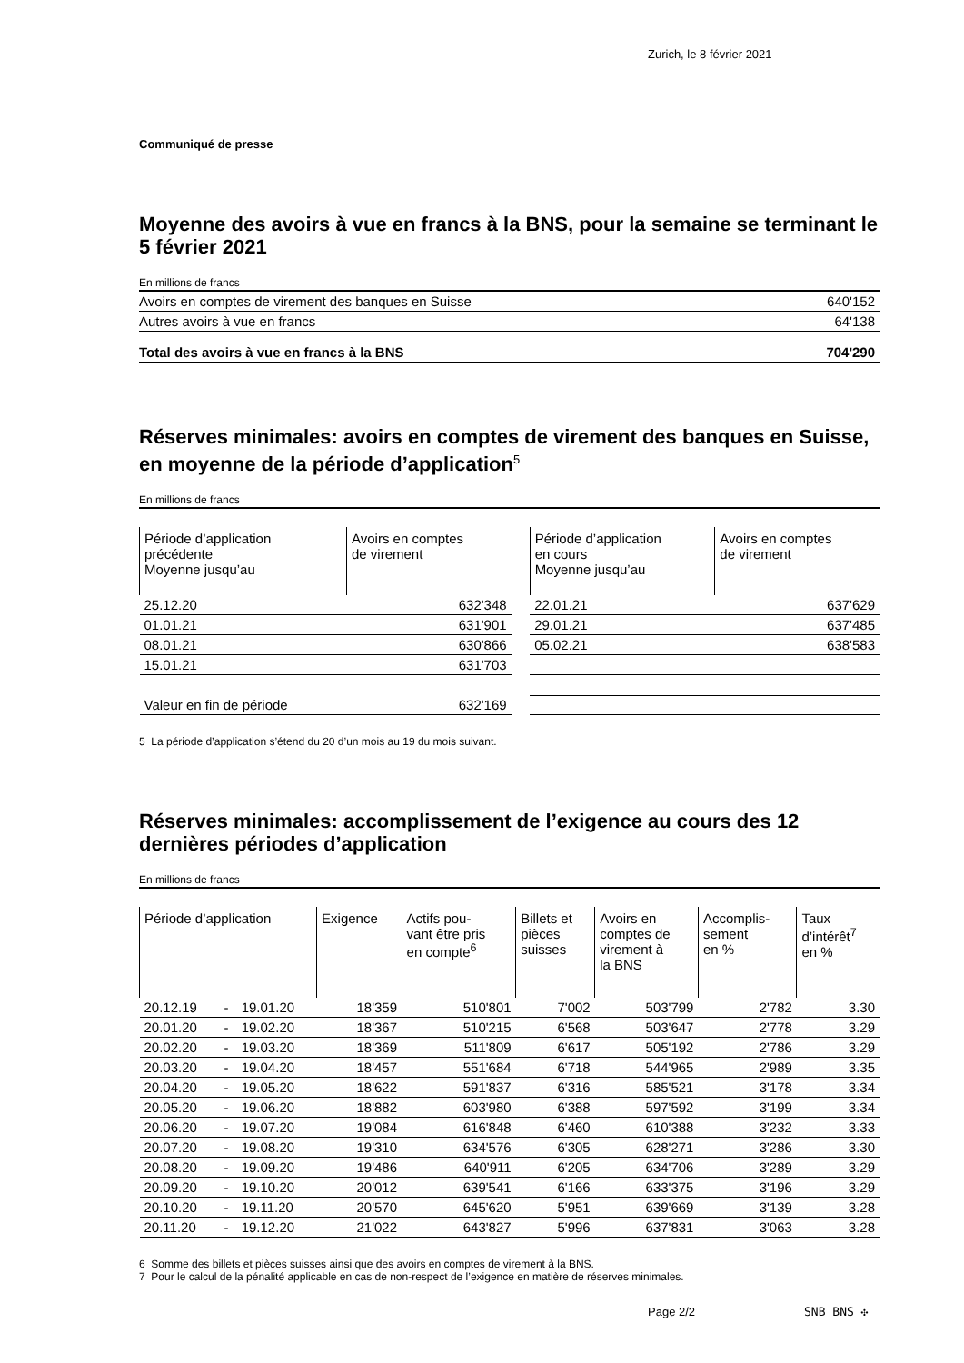Zurich, le 8 février 2021
Communiqué de presse
Moyenne des avoirs à vue en francs à la BNS, pour la semaine se terminant le 5 février 2021
En millions de francs
| Avoirs en comptes de virement des banques en Suisse | 640'152 |
| Autres avoirs à vue en francs | 64'138 |
| Total des avoirs à vue en francs à la BNS | 704'290 |
Réserves minimales: avoirs en comptes de virement des banques en Suisse, en moyenne de la période d’application<sup>5</sup>
En millions de francs
| Période d’application précédente Moyenne jusqu’au | Avoirs en comptes de virement | | Période d’application en cours Moyenne jusqu’au | Avoirs en comptes de virement |
| --- | --- | --- | --- | --- |
| 25.12.20 | 632'348 | | 22.01.21 | 637'629 |
| 01.01.21 | 631'901 | | 29.01.21 | 637'485 |
| 08.01.21 | 630'866 | | 05.02.21 | 638'583 |
| 15.01.21 | 631'703 | | | |
| Valeur en fin de période | 632'169 | | | |
5 La période d’application s’étend du 20 d’un mois au 19 du mois suivant.
Réserves minimales: accomplissement de l’exigence au cours des 12 dernières périodes d’application
En millions de francs
| Période d’application | | | Exigence | Actifs pou- vant être pris en compte<sup>6</sup> | Billets et pièces suisses | Avoirs en comptes de virement à la BNS | Accomplis- sement en % | Taux d’intérêt<sup>7</sup> en % |
| --- | --- | --- | --- | --- | --- | --- | --- | --- |
| 20.12.19 | - | 19.01.20 | 18'359 | 510'801 | 7'002 | 503'799 | 2'782 | 3.30 |
| 20.01.20 | - | 19.02.20 | 18'367 | 510'215 | 6'568 | 503'647 | 2'778 | 3.29 |
| 20.02.20 | - | 19.03.20 | 18'369 | 511'809 | 6'617 | 505'192 | 2'786 | 3.29 |
| 20.03.20 | - | 19.04.20 | 18'457 | 551'684 | 6'718 | 544'965 | 2'989 | 3.35 |
| 20.04.20 | - | 19.05.20 | 18'622 | 591'837 | 6'316 | 585'521 | 3'178 | 3.34 |
| 20.05.20 | - | 19.06.20 | 18'882 | 603'980 | 6'388 | 597'592 | 3'199 | 3.34 |
| 20.06.20 | - | 19.07.20 | 19'084 | 616'848 | 6'460 | 610'388 | 3'232 | 3.33 |
| 20.07.20 | - | 19.08.20 | 19'310 | 634'576 | 6'305 | 628'271 | 3'286 | 3.30 |
| 20.08.20 | - | 19.09.20 | 19'486 | 640'911 | 6'205 | 634'706 | 3'289 | 3.29 |
| 20.09.20 | - | 19.10.20 | 20'012 | 639'541 | 6'166 | 633'375 | 3'196 | 3.29 |
| 20.10.20 | - | 19.11.20 | 20'570 | 645'620 | 5'951 | 639'669 | 3'139 | 3.28 |
| 20.11.20 | - | 19.12.20 | 21'022 | 643'827 | 5'996 | 637'831 | 3'063 | 3.28 |
6 Somme des billets et pièces suisses ainsi que des avoirs en comptes de virement à la BNS.
7 Pour le calcul de la pénalité applicable en cas de non-respect de l’exigence en matière de réserves minimales.
Page 2/2 SNB BNS ✣